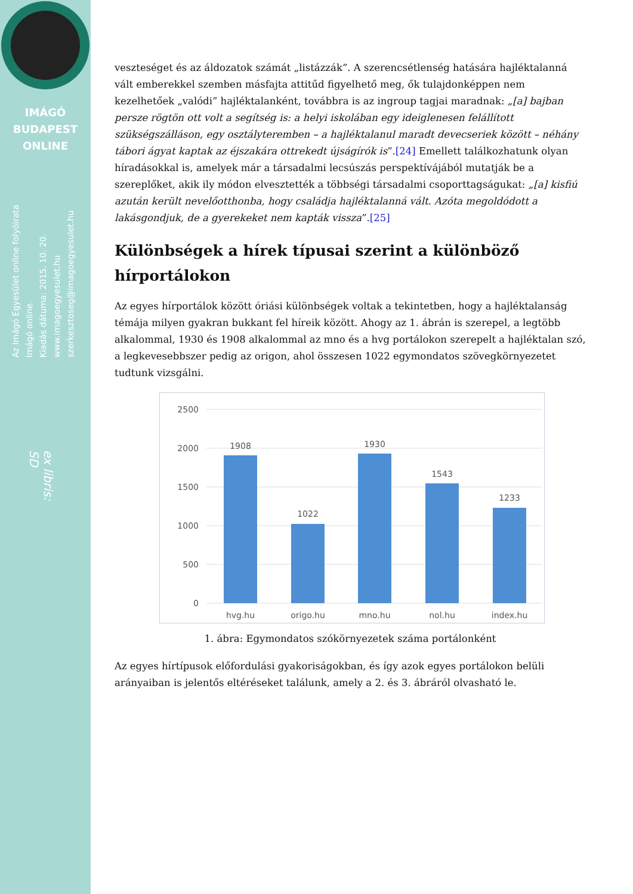IMÁGÓ
BUDAPEST
ONLINE
Az Imágó Egyesület online folyóirata
Imágó online.
Kiadás dátuma: 2015. 10. 20.
www.imagoegyesulet.hu
szerkesztoseg@imagoegyesulet.hu
ex libris:
SD
veszteséget és az áldozatok számát „listázzák”. A szerencsétlenség hatására hajléktalanná vált emberekkel szemben másfajta attitűd figyelhető meg, ők tulajdonképpen nem kezelhetőek „valódi” hajléktalanként, továbbra is az ingroup tagjai maradnak: „[a] bajban persze rögtön ott volt a segítség is: a helyi iskolában egy ideiglenesen felállított szükségszálláson, egy osztályteremben – a hajléktalanul maradt devecseriek között – néhány tábori ágyat kaptak az éjszakára ottrekedt újságírók is”.[24] Emellett találkozhatunk olyan híradásokkal is, amelyek már a társadalmi lecsúszás perspektívájából mutatják be a szereplőket, akik ily módon elvesztették a többségi társadalmi csoporttagságukat: „[a] kisfiú azután került nevelőotthonba, hogy családja hajléktalanná vált. Azóta megoldódott a lakásgondjuk, de a gyerekeket nem kapták vissza”.[25]
Különbségek a hírek típusai szerint a különböző hírportálokon
Az egyes hírportálok között óriási különbségek voltak a tekintetben, hogy a hajléktalanság témája milyen gyakran bukkant fel híreik között. Ahogy az 1. ábrán is szerepel, a legtöbb alkalommal, 1930 és 1908 alkalommal az mno és a hvg portálokon szerepelt a hajléktalan szó, a legkevesebbszer pedig az origon, ahol összesen 1022 egymondatos szövegkörnyezetet tudtunk vizsgálni.
2500
2000
1500
1000
500
0
1908
1022
1930
1543
1233
hvg.hu
origo.hu
mno.hu
nol.hu
index.hu
1. ábra: Egymondatos szókörnyezetek száma portálonként
Az egyes hírtípusok előfordulási gyakoriságokban, és így azok egyes portálokon belüli arányaiban is jelentős eltéréseket találunk, amely a 2. és 3. ábráról olvasható le.